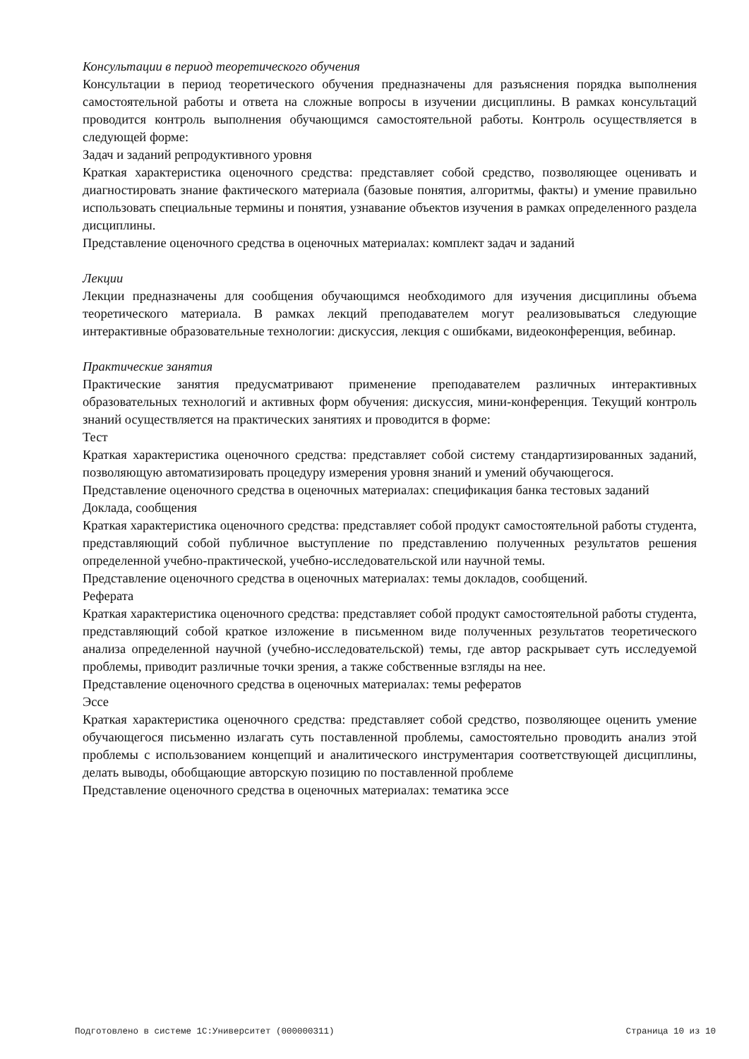Консультации в период теоретического обучения
Консультации в период теоретического обучения предназначены для разъяснения порядка выполнения самостоятельной работы и ответа на сложные вопросы в изучении дисциплины. В рамках консультаций проводится контроль выполнения обучающимся самостоятельной работы. Контроль осуществляется в следующей форме:
Задач и заданий репродуктивного уровня
Краткая характеристика оценочного средства: представляет собой средство, позволяющее оценивать и диагностировать знание фактического материала (базовые понятия, алгоритмы, факты) и умение правильно использовать специальные термины и понятия, узнавание объектов изучения в рамках определенного раздела дисциплины.
Представление оценочного средства в оценочных материалах: комплект задач и заданий
Лекции
Лекции предназначены для сообщения обучающимся необходимого для изучения дисциплины объема теоретического материала. В рамках лекций преподавателем могут реализовываться следующие интерактивные образовательные технологии: дискуссия, лекция с ошибками, видеоконференция, вебинар.
Практические занятия
Практические занятия предусматривают применение преподавателем различных интерактивных образовательных технологий и активных форм обучения: дискуссия, мини-конференция. Текущий контроль знаний осуществляется на практических занятиях и проводится в форме:
Тест
Краткая характеристика оценочного средства: представляет собой систему стандартизированных заданий, позволяющую автоматизировать процедуру измерения уровня знаний и умений обучающегося.
Представление оценочного средства в оценочных материалах: спецификация банка тестовых заданий
Доклада, сообщения
Краткая характеристика оценочного средства: представляет собой продукт самостоятельной работы студента, представляющий собой публичное выступление по представлению полученных результатов решения определенной учебно-практической, учебно-исследовательской или научной темы.
Представление оценочного средства в оценочных материалах: темы докладов, сообщений.
Реферата
Краткая характеристика оценочного средства: представляет собой продукт самостоятельной работы студента, представляющий собой краткое изложение в письменном виде полученных результатов теоретического анализа определенной научной (учебно-исследовательской) темы, где автор раскрывает суть исследуемой проблемы, приводит различные точки зрения, а также собственные взгляды на нее.
Представление оценочного средства в оценочных материалах: темы рефератов
Эссе
Краткая характеристика оценочного средства: представляет собой средство, позволяющее оценить умение обучающегося письменно излагать суть поставленной проблемы, самостоятельно проводить анализ этой проблемы с использованием концепций и аналитического инструментария соответствующей дисциплины, делать выводы, обобщающие авторскую позицию по поставленной проблеме
Представление оценочного средства в оценочных материалах: тематика эссе
Подготовлено в системе 1С:Университет (000000311) Страница 10 из 10